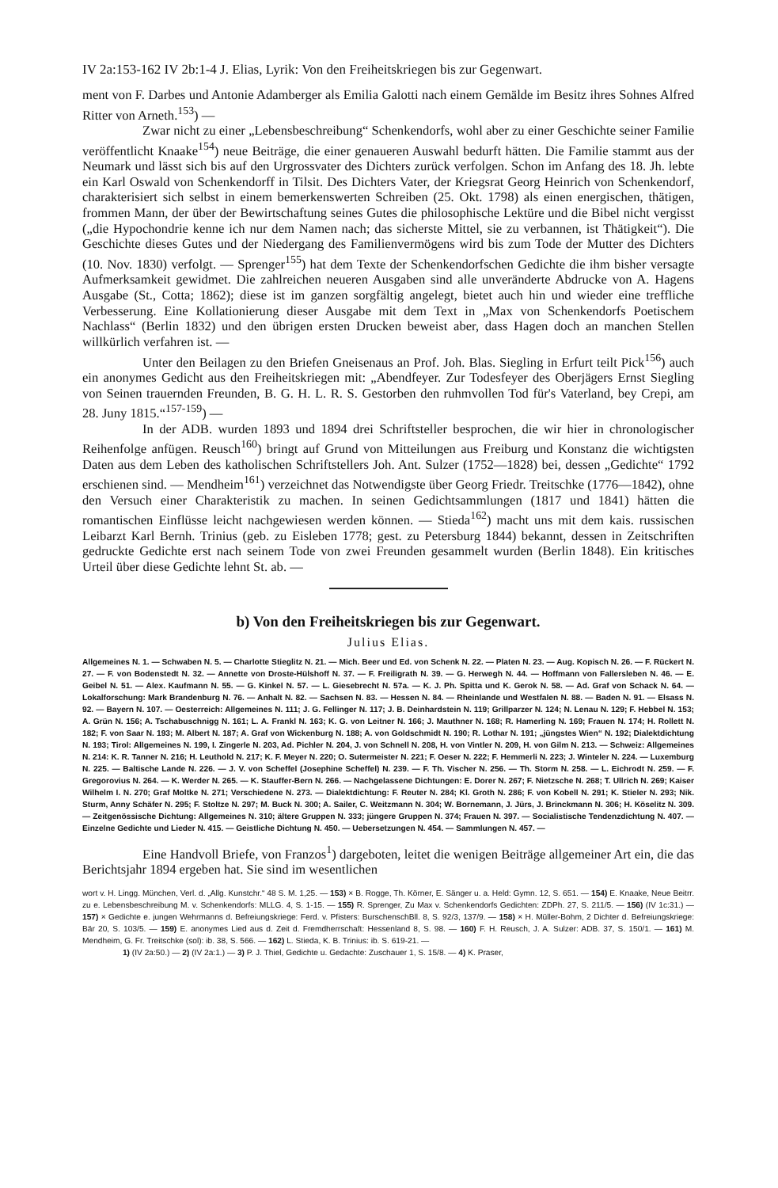IV 2a:153-162 IV 2b:1-4 J. Elias, Lyrik: Von den Freiheitskriegen bis zur Gegenwart.
ment von F. Darbes und Antonie Adamberger als Emilia Galotti nach einem Gemälde im Besitz ihres Sohnes Alfred Ritter von Arneth.<sup>153</sup>) —
Zwar nicht zu einer „Lebensbeschreibung“ Schenkendorfs, wohl aber zu einer Geschichte seiner Familie veröffentlicht Knaake<sup>154</sup>) neue Beiträge, die einer genaueren Auswahl bedurft hätten. Die Familie stammt aus der Neumark und lässt sich bis auf den Urgrossvater des Dichters zurück verfolgen. Schon im Anfang des 18. Jh. lebte ein Karl Oswald von Schenkendorff in Tilsit. Des Dichters Vater, der Kriegsrat Georg Heinrich von Schenkendorf, charakterisiert sich selbst in einem bemerkenswerten Schreiben (25. Okt. 1798) als einen energischen, thätigen, frommen Mann, der über der Bewirtschaftung seines Gutes die philosophische Lektüre und die Bibel nicht vergisst („die Hypochondrie kenne ich nur dem Namen nach; das sicherste Mittel, sie zu verbannen, ist Thätigkeit“). Die Geschichte dieses Gutes und der Niedergang des Familienvermögens wird bis zum Tode der Mutter des Dichters (10. Nov. 1830) verfolgt. — Sprenger<sup>155</sup>) hat dem Texte der Schenkendorfschen Gedichte die ihm bisher versagte Aufmerksamkeit gewidmet. Die zahlreichen neueren Ausgaben sind alle unveränderte Abdrucke von A. Hagens Ausgabe (St., Cotta; 1862); diese ist im ganzen sorgfältig angelegt, bietet auch hin und wieder eine treffliche Verbesserung. Eine Kollationierung dieser Ausgabe mit dem Text in „Max von Schenkendorfs Poetischem Nachlass“ (Berlin 1832) und den übrigen ersten Drucken beweist aber, dass Hagen doch an manchen Stellen willkürlich verfahren ist. —
Unter den Beilagen zu den Briefen Gneisenaus an Prof. Joh. Blas. Siegling in Erfurt teilt Pick<sup>156</sup>) auch ein anonymes Gedicht aus den Freiheitskriegen mit: „Abendfeyer. Zur Todesfeyer des Oberjägers Ernst Siegling von Seinen trauernden Freunden, B. G. H. L. R. S. Gestorben den ruhmvollen Tod für's Vaterland, bey Crepi, am 28. Juny 1815.“<sup>157-159</sup>) —
In der ADB. wurden 1893 und 1894 drei Schriftsteller besprochen, die wir hier in chronologischer Reihenfolge anfügen. Reusch<sup>160</sup>) bringt auf Grund von Mitteilungen aus Freiburg und Konstanz die wichtigsten Daten aus dem Leben des katholischen Schriftstellers Joh. Ant. Sulzer (1752—1828) bei, dessen „Gedichte“ 1792 erschienen sind. — Mendheim<sup>161</sup>) verzeichnet das Notwendigste über Georg Friedr. Treitschke (1776—1842), ohne den Versuch einer Charakteristik zu machen. In seinen Gedichtsammlungen (1817 und 1841) hätten die romantischen Einflüsse leicht nachgewiesen werden können. — Stieda<sup>162</sup>) macht uns mit dem kais. russischen Leibarzt Karl Bernh. Trinius (geb. zu Eisleben 1778; gest. zu Petersburg 1844) bekannt, dessen in Zeitschriften gedruckte Gedichte erst nach seinem Tode von zwei Freunden gesammelt wurden (Berlin 1848). Ein kritisches Urteil über diese Gedichte lehnt St. ab. —
b) Von den Freiheitskriegen bis zur Gegenwart.
Julius Elias.
Allgemeines N. 1. — Schwaben N. 5. — Charlotte Stieglitz N. 21. — Mich. Beer und Ed. von Schenk N. 22. — Platen N. 23. — Aug. Kopisch N. 26. — F. Rückert N. 27. — F. von Bodenstedt N. 32. — Annette von Droste-Hülshoff N. 37. — F. Freiligrath N. 39. — G. Herwegh N. 44. — Hoffmann von Fallersleben N. 46. — E. Geibel N. 51. — Alex. Kaufmann N. 55. — G. Kinkel N. 57. — L. Giesebrecht N. 57a. — K. J. Ph. Spitta und K. Gerok N. 58. — Ad. Graf von Schack N. 64. — Lokalforschung: Mark Brandenburg N. 76. — Anhalt N. 82. — Sachsen N. 83. — Hessen N. 84. — Rheinlande und Westfalen N. 88. — Baden N. 91. — Elsass N. 92. — Bayern N. 107. — Oesterreich: Allgemeines N. 111; J. G. Fellinger N. 117; J. B. Deinhardstein N. 119; Grillparzer N. 124; N. Lenau N. 129; F. Hebbel N. 153; A. Grün N. 156; A. Tschabuschnigg N. 161; L. A. Frankl N. 163; K. G. von Leitner N. 166; J. Mauthner N. 168; R. Hamerling N. 169; Frauen N. 174; H. Rollett N. 182; F. von Saar N. 193; M. Albert N. 187; A. Graf von Wickenburg N. 188; A. von Goldschmidt N. 190; R. Lothar N. 191; „jüngstes Wien“ N. 192; Dialektdichtung N. 193; Tirol: Allgemeines N. 199, I. Zingerle N. 203, Ad. Pichler N. 204, J. von Schnell N. 208, H. von Vintler N. 209, H. von Gilm N. 213. — Schweiz: Allgemeines N. 214: K. R. Tanner N. 216; H. Leuthold N. 217; K. F. Meyer N. 220; O. Sutermeister N. 221; F. Oeser N. 222; F. Hemmerli N. 223; J. Winteler N. 224. — Luxemburg N. 225. — Baltische Lande N. 226. — J. V. von Scheffel (Josephine Scheffel) N. 239. — F. Th. Vischer N. 256. — Th. Storm N. 258. — L. Eichrodt N. 259. — F. Gregorovius N. 264. — K. Werder N. 265. — K. Stauffer-Bern N. 266. — Nachgelassene Dichtungen: E. Dorer N. 267; F. Nietzsche N. 268; T. Ullrich N. 269; Kaiser Wilhelm I. N. 270; Graf Moltke N. 271; Verschiedene N. 273. — Dialektdichtung: F. Reuter N. 284; Kl. Groth N. 286; F. von Kobell N. 291; K. Stieler N. 293; Nik. Sturm, Anny Schäfer N. 295; F. Stoltze N. 297; M. Buck N. 300; A. Sailer, C. Weitzmann N. 304; W. Bornemann, J. Jürs, J. Brinckmann N. 306; H. Köselitz N. 309. — Zeitgenössische Dichtung: Allgemeines N. 310; ältere Gruppen N. 333; jüngere Gruppen N. 374; Frauen N. 397. — Socialistische Tendenzdichtung N. 407. — Einzelne Gedichte und Lieder N. 415. — Geistliche Dichtung N. 450. — Uebersetzungen N. 454. — Sammlungen N. 457. —
Eine Handvoll Briefe, von Franzos<sup>1</sup>) dargeboten, leitet die wenigen Beiträge allgemeiner Art ein, die das Berichtsjahr 1894 ergeben hat. Sie sind im wesentlichen
wort v. H. Lingg. München, Verl. d. „Allg. Kunstchr.“ 48 S. M. 1,25. — 153) × B. Rogge, Th. Körner, E. Sänger u. a. Held: Gymn. 12, S. 651. — 154) E. Knaake, Neue Beitrr. zu e. Lebensbeschreibung M. v. Schenkendorfs: MLLG. 4, S. 1-15. — 155) R. Sprenger, Zu Max v. Schenkendorfs Gedichten: ZDPh. 27, S. 211/5. — 156) (IV 1c:31.) — 157) × Gedichte e. jungen Wehrmanns d. Befreiungskriege: Ferd. v. Pfisters: BurschenschBll. 8, S. 92/3, 137/9. — 158) × H. Müller-Bohm, 2 Dichter d. Befreiungskriege: Bär 20, S. 103/5. — 159) E. anonymes Lied aus d. Zeit d. Fremdherrschaft: Hessenland 8, S. 98. — 160) F. H. Reusch, J. A. Sulzer: ADB. 37, S. 150/1. — 161) M. Mendheim, G. Fr. Treitschke (sol): ib. 38, S. 566. — 162) L. Stieda, K. B. Trinius: ib. S. 619-21. —
1) (IV 2a:50.) — 2) (IV 2a:1.) — 3) P. J. Thiel, Gedichte u. Gedachte: Zuschauer 1, S. 15/8. — 4) K. Praser,